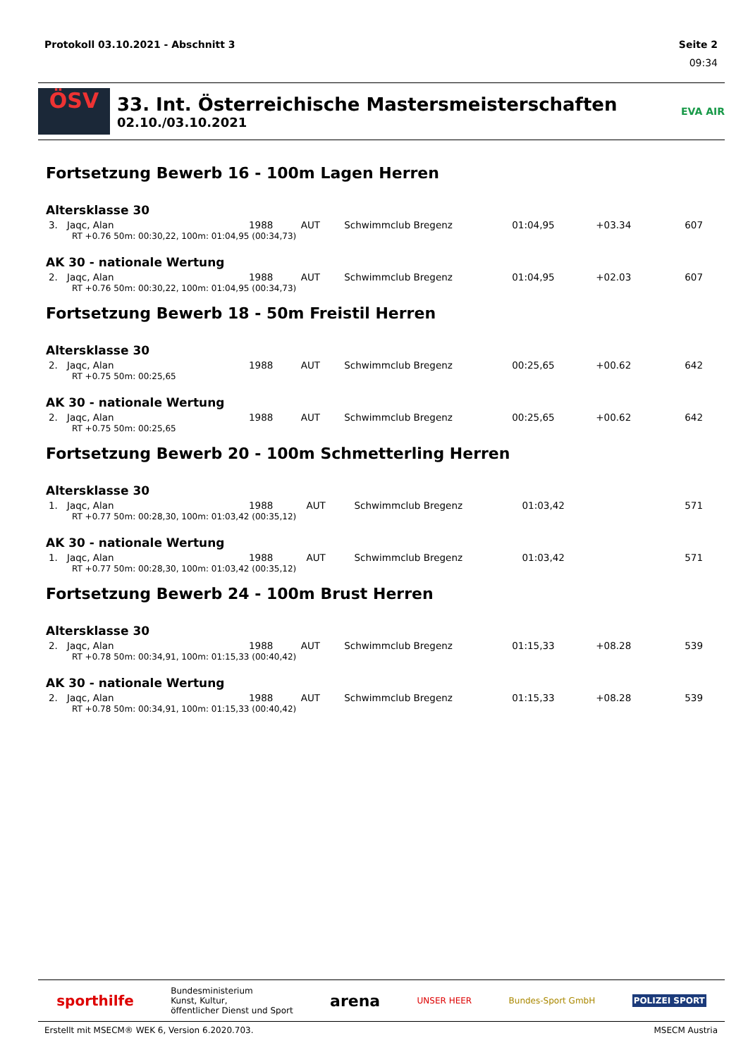Protokoll 03.10.2021 - Abschnitt 3 Seite 2
09:34
ÖSV
33. Int. Österreichische Mastersmeisterschaften
02.10./03.10.2021
EVA AIR
Fortsetzung Bewerb 16 - 100m Lagen Herren
Altersklasse 30
| 3. | Jaqc, Alan | 1988 | AUT | Schwimmclub Bregenz | 01:04,95 | +03.34 | 607 |
RT +0.76 50m: 00:30,22, 100m: 01:04,95 (00:34,73)
AK 30 - nationale Wertung
| 2. | Jaqc, Alan | 1988 | AUT | Schwimmclub Bregenz | 01:04,95 | +02.03 | 607 |
RT +0.76 50m: 00:30,22, 100m: 01:04,95 (00:34,73)
Fortsetzung Bewerb 18 - 50m Freistil Herren
Altersklasse 30
| 2. | Jaqc, Alan | 1988 | AUT | Schwimmclub Bregenz | 00:25,65 | +00.62 | 642 |
RT +0.75 50m: 00:25,65
AK 30 - nationale Wertung
| 2. | Jaqc, Alan | 1988 | AUT | Schwimmclub Bregenz | 00:25,65 | +00.62 | 642 |
RT +0.75 50m: 00:25,65
Fortsetzung Bewerb 20 - 100m Schmetterling Herren
Altersklasse 30
| 1. | Jaqc, Alan | 1988 | AUT | Schwimmclub Bregenz | 01:03,42 | | 571 |
RT +0.77 50m: 00:28,30, 100m: 01:03,42 (00:35,12)
AK 30 - nationale Wertung
| 1. | Jaqc, Alan | 1988 | AUT | Schwimmclub Bregenz | 01:03,42 | | 571 |
RT +0.77 50m: 00:28,30, 100m: 01:03,42 (00:35,12)
Fortsetzung Bewerb 24 - 100m Brust Herren
Altersklasse 30
| 2. | Jaqc, Alan | 1988 | AUT | Schwimmclub Bregenz | 01:15,33 | +08.28 | 539 |
RT +0.78 50m: 00:34,91, 100m: 01:15,33 (00:40,42)
AK 30 - nationale Wertung
| 2. | Jaqc, Alan | 1988 | AUT | Schwimmclub Bregenz | 01:15,33 | +08.28 | 539 |
RT +0.78 50m: 00:34,91, 100m: 01:15,33 (00:40,42)
sporthilfe Bundesministerium
Kunst, Kultur,
öffentlicher Dienst und Sport arena UNSER HEER Bundes-Sport GmbH POLIZEI SPORT
Erstellt mit MSECM® WEK 6, Version 6.2020.703. MSECM Austria